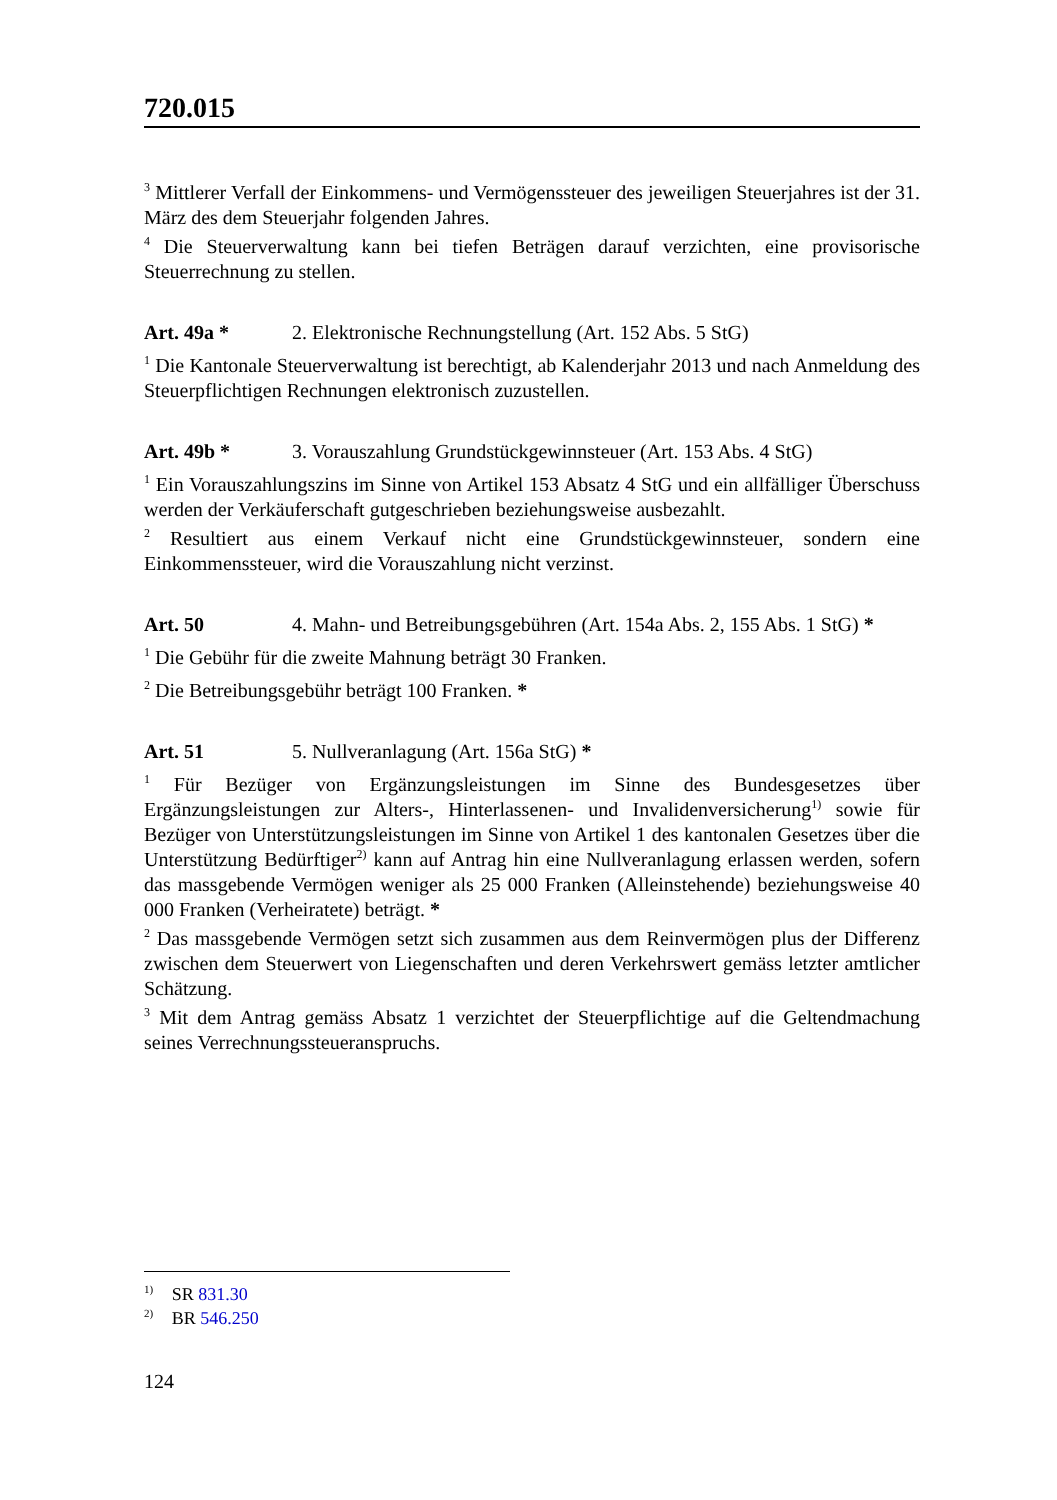720.015
<sup>3</sup> Mittlerer Verfall der Einkommens- und Vermögenssteuer des jeweiligen Steuerjahres ist der 31. März des dem Steuerjahr folgenden Jahres.
<sup>4</sup> Die Steuerverwaltung kann bei tiefen Beträgen darauf verzichten, eine provisorische Steuerrechnung zu stellen.
Art. 49a * 2. Elektronische Rechnungstellung (Art. 152 Abs. 5 StG)
<sup>1</sup> Die Kantonale Steuerverwaltung ist berechtigt, ab Kalenderjahr 2013 und nach Anmeldung des Steuerpflichtigen Rechnungen elektronisch zuzustellen.
Art. 49b * 3. Vorauszahlung Grundstückgewinnsteuer (Art. 153 Abs. 4 StG)
<sup>1</sup> Ein Vorauszahlungszins im Sinne von Artikel 153 Absatz 4 StG und ein allfälliger Überschuss werden der Verkäuferschaft gutgeschrieben beziehungsweise ausbezahlt.
<sup>2</sup> Resultiert aus einem Verkauf nicht eine Grundstückgewinnsteuer, sondern eine Einkommenssteuer, wird die Vorauszahlung nicht verzinst.
Art. 50 4. Mahn- und Betreibungsgebühren (Art. 154a Abs. 2, 155 Abs. 1 StG) *
<sup>1</sup> Die Gebühr für die zweite Mahnung beträgt 30 Franken.
<sup>2</sup> Die Betreibungsgebühr beträgt 100 Franken. *
Art. 51 5. Nullveranlagung (Art. 156a StG) *
<sup>1</sup> Für Bezüger von Ergänzungsleistungen im Sinne des Bundesgesetzes über Ergänzungsleistungen zur Alters-, Hinterlassenen- und Invalidenversicherung<sup>1)</sup> sowie für Bezüger von Unterstützungsleistungen im Sinne von Artikel 1 des kantonalen Gesetzes über die Unterstützung Bedürftiger<sup>2)</sup> kann auf Antrag hin eine Nullveranlagung erlassen werden, sofern das massgebende Vermögen weniger als 25 000 Franken (Alleinstehende) beziehungsweise 40 000 Franken (Verheiratete) beträgt. *
<sup>2</sup> Das massgebende Vermögen setzt sich zusammen aus dem Reinvermögen plus der Differenz zwischen dem Steuerwert von Liegenschaften und deren Verkehrswert gemäss letzter amtlicher Schätzung.
<sup>3</sup> Mit dem Antrag gemäss Absatz 1 verzichtet der Steuerpflichtige auf die Geltendmachung seines Verrechnungssteueranspruchs.
<sup>1)</sup> SR 831.30
<sup>2)</sup> BR 546.250
124